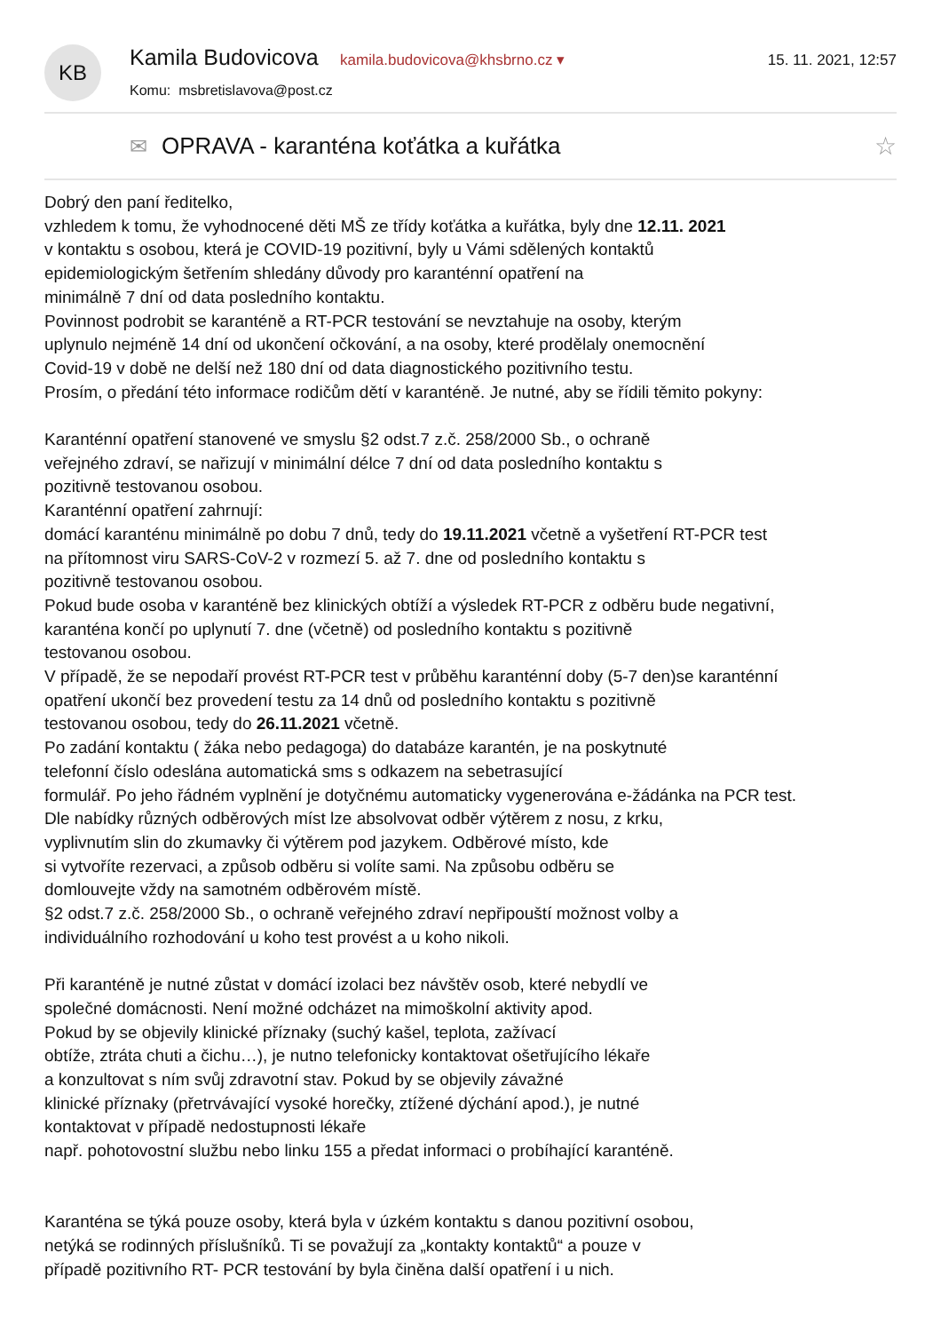KB
Kamila Budovicova kamila.budovicova@khsbrno.cz ▾
Komu: msbretislavova@post.cz
15. 11. 2021, 12:57
✉ OPRAVA - karanténa koťátka a kuřátka ☆
Dobrý den paní ředitelko,
vzhledem k tomu, že vyhodnocené děti MŠ ze třídy koťátka a kuřátka, byly dne 12.11. 2021
v kontaktu s osobou, která je COVID-19 pozitivní, byly u Vámi sdělených kontaktů
epidemiologickým šetřením shledány důvody pro karanténní opatření na
minimálně 7 dní od data posledního kontaktu.
Povinnost podrobit se karanténě a RT-PCR testování se nevztahuje na osoby, kterým
uplynulo nejméně 14 dní od ukončení očkování, a na osoby, které prodělaly onemocnění
Covid-19 v době ne delší než 180 dní od data diagnostického pozitivního testu.
Prosím, o předání této informace rodičům dětí v karanténě. Je nutné, aby se řídili těmito pokyny:
Karanténní opatření stanovené ve smyslu §2 odst.7 z.č. 258/2000 Sb., o ochraně
veřejného zdraví, se nařizují v minimální délce 7 dní od data posledního kontaktu s
pozitivně testovanou osobou.
Karanténní opatření zahrnují:
domácí karanténu minimálně po dobu 7 dnů, tedy do 19.11.2021 včetně a vyšetření RT-PCR test
na přítomnost viru SARS-CoV-2 v rozmezí 5. až 7. dne od posledního kontaktu s
pozitivně testovanou osobou.
Pokud bude osoba v karanténě bez klinických obtíží a výsledek RT-PCR z odběru bude negativní,
karanténa končí po uplynutí 7. dne (včetně) od posledního kontaktu s pozitivně
testovanou osobou.
V případě, že se nepodaří provést RT-PCR test v průběhu karanténní doby (5-7 den)se karanténní
opatření ukončí bez provedení testu za 14 dnů od posledního kontaktu s pozitivně
testovanou osobou, tedy do 26.11.2021 včetně.
Po zadání kontaktu ( žáka nebo pedagoga) do databáze karantén, je na poskytnuté
telefonní číslo odeslána automatická sms s odkazem na sebetrasující
formulář. Po jeho řádném vyplnění je dotyčnému automaticky vygenerována e-žádánka na PCR test.
Dle nabídky různých odběrových míst lze absolvovat odběr výtěrem z nosu, z krku,
vyplivnutím slin do zkumavky či výtěrem pod jazykem. Odběrové místo, kde
si vytvoříte rezervaci, a způsob odběru si volíte sami. Na způsobu odběru se
domlouvejte vždy na samotném odběrovém místě.
§2 odst.7 z.č. 258/2000 Sb., o ochraně veřejného zdraví nepřipouští možnost volby a
individuálního rozhodování u koho test provést a u koho nikoli.
Při karanténě je nutné zůstat v domácí izolaci bez návštěv osob, které nebydlí ve
společné domácnosti. Není možné odcházet na mimoškolní aktivity apod.
Pokud by se objevily klinické příznaky (suchý kašel, teplota, zažívací
obtíže, ztráta chuti a čichu…), je nutno telefonicky kontaktovat ošetřujícího lékaře
a konzultovat s ním svůj zdravotní stav. Pokud by se objevily závažné
klinické příznaky (přetrvávající vysoké horečky, ztížené dýchání apod.), je nutné
kontaktovat v případě nedostupnosti lékaře
např. pohotovostní službu nebo linku 155 a předat informaci o probíhající karanténě.
Karanténa se týká pouze osoby, která byla v úzkém kontaktu s danou pozitivní osobou,
netýká se rodinných příslušníků. Ti se považují za „kontakty kontaktů“ a pouze v
případě pozitivního RT- PCR testování by byla činěna další opatření i u nich.